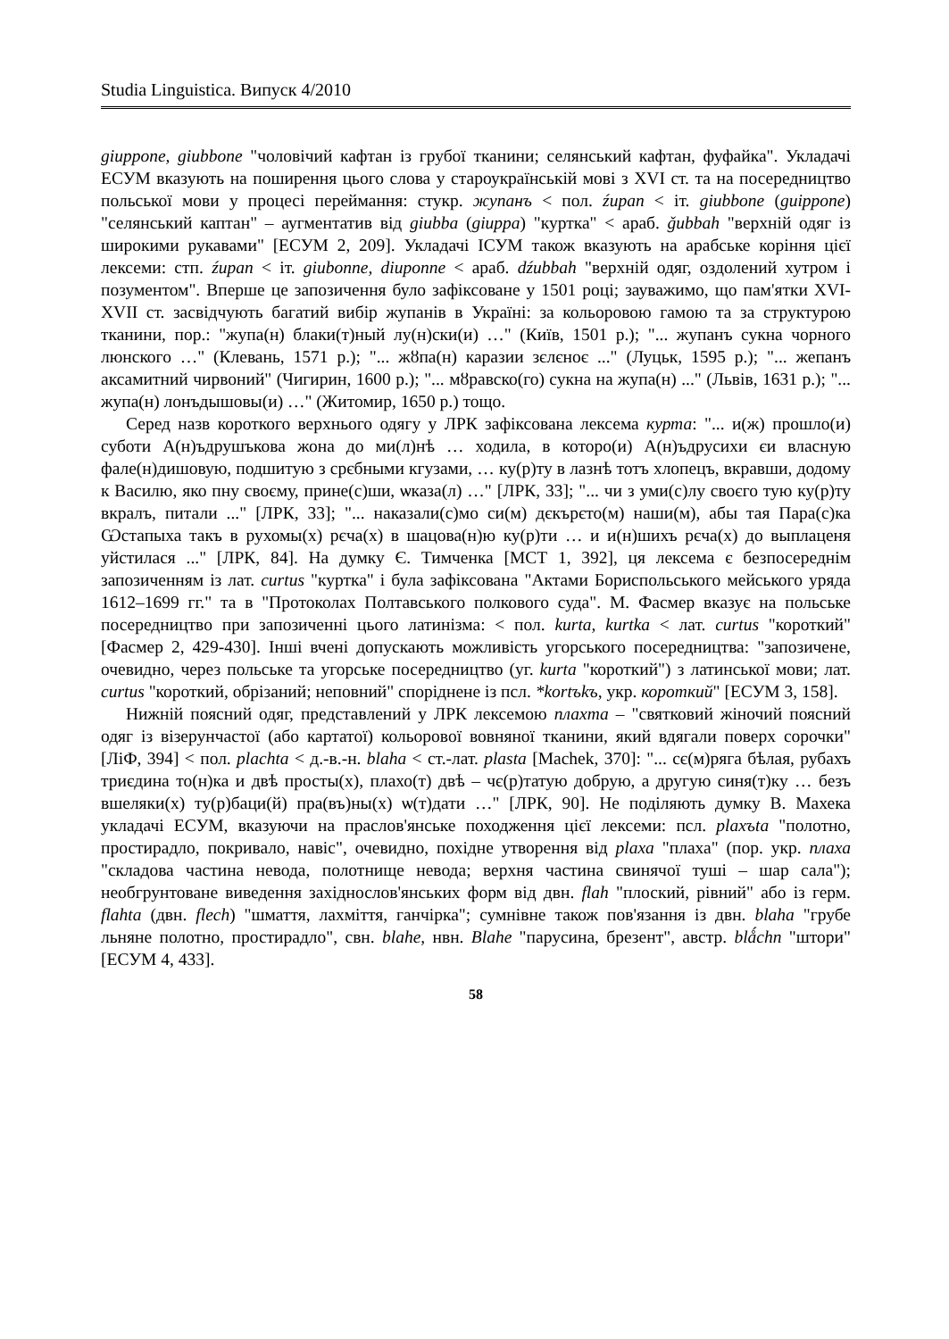Studia Linguistica. Випуск 4/2010
giuppone, giubbone "чоловічий кафтан із грубої тканини; селянський кафтан, фуфайка". Укладачі ЕСУМ вказують на поширення цього слова у староукраїнській мові з XVI ст. та на посередництво польської мови у процесі переймання: стукр. жупанъ < пол. źupan < іт. giubbone (guippone) "селянський каптан" – аугментатив від giubba (giuppa) "куртка" < араб. ǧubbah "верхній одяг із широкими рукавами" [ЕСУМ 2, 209]. Укладачі ІСУМ також вказують на арабське коріння цієї лексеми: стп. źupan < іт. giubonne, diuponne < араб. dźubbah "верхній одяг, оздолений хутром і позументом". Вперше це запозичення було зафіксоване у 1501 році; зауважимо, що пам'ятки XVI-XVII ст. засвідчують багатий вибір жупанів в Україні: за кольоровою гамою та за структурою тканини, пор.: "жупа(н) блаки(т)ный лу(н)ски(и) …" (Київ, 1501 р.); "... жупанъ сукна чорного люнского …" (Клевань, 1571 р.); "... жȣпа(н) каразии зєлєноє ..." (Луцьк, 1595 р.); "... жепанъ аксамитний чирвоний" (Чигирин, 1600 р.); "... мȣравско(го) сукна на жупа(н) ..." (Львів, 1631 р.); "... жупа(н) лонъдышовы(и) …" (Житомир, 1650 р.) тощо.
Серед назв короткого верхнього одягу у ЛРК зафіксована лексема курта: "... и(ж) прошло(и) суботи А(н)ъдрушъкова жона до ми(л)нѣ … ходила, в которо(и) А(н)ъдрусихи єи власную фале(н)дишовую, подшитую з срєбными кгузами, … ку(р)ту в лазнѣ тотъ хлопецъ, вкравши, додому к Василю, яко пну своєму, прине(с)ши, ѡказа(л) …" [ЛРК, 33]; "... чи з уми(с)лу своєго тую ку(р)ту вкралъ, питали ..." [ЛРК, 33]; "... наказали(с)мо си(м) дєкърєто(м) наши(м), абы тая Пара(с)ка Ѡстапыха такъ в рухомы(х) рєча(х) в шацова(н)ю ку(р)ти … и и(н)шихъ рєча(х) до выплаценя уйстилася ..." [ЛРК, 84]. На думку Є. Тимченка [МСТ 1, 392], ця лексема є безпосереднім запозиченням із лат. curtus "куртка" і була зафіксована "Актами Бориспольського мейського уряда 1612–1699 гг." та в "Протоколах Полтавського полкового суда". М. Фасмер вказує на польське посередництво при запозиченні цього латинізма: < пол. kurta, kurtka < лат. curtus "короткий" [Фасмер 2, 429-430]. Інші вчені допускають можливість угорського посередництва: "запозичене, очевидно, через польське та угорське посередництво (уг. kurta "короткий") з латинської мови; лат. curtus "короткий, обрізаний; неповний" споріднене із псл. *kortъkъ, укр. короткий" [ЕСУМ 3, 158].
Нижній поясний одяг, представлений у ЛРК лексемою плахта – "святковий жіночий поясний одяг із візерунчастої (або картатої) кольорової вовняної тканини, який вдягали поверх сорочки" [ЛіФ, 394] < пол. plachta < д.-в.-н. blaha < ст.-лат. plasta [Machek, 370]: "... сє(м)ряга бѣлая, рубахъ триєдина то(н)ка и двѣ просты(х), плахо(т) двѣ – чє(р)татую добрую, а другую синя(т)ку … безъ вшеляки(х) ту(р)баци(й) пра(въ)ны(х) ѡ(т)дати …" [ЛРК, 90]. Не поділяють думку В. Махека укладачі ЕСУМ, вказуючи на праслов'янське походження цієї лексеми: псл. plaxъta "полотно, простирадло, покривало, навіс", очевидно, похідне утворення від plaxa "плаха" (пор. укр. плаха "складова частина невода, полотнище невода; верхня частина свинячої туші – шар сала"); необгрунтоване виведення західнослов'янських форм від двн. flah "плоский, рівний" або із герм. flahta (двн. flech) "шмаття, лахміття, ганчірка"; сумнівне також пов'язання із двн. blaha "грубе льняне полотно, простирадло", свн. blahe, нвн. Blahe "парусина, брезент", австр. blǻchn "штори" [ЕСУМ 4, 433].
58